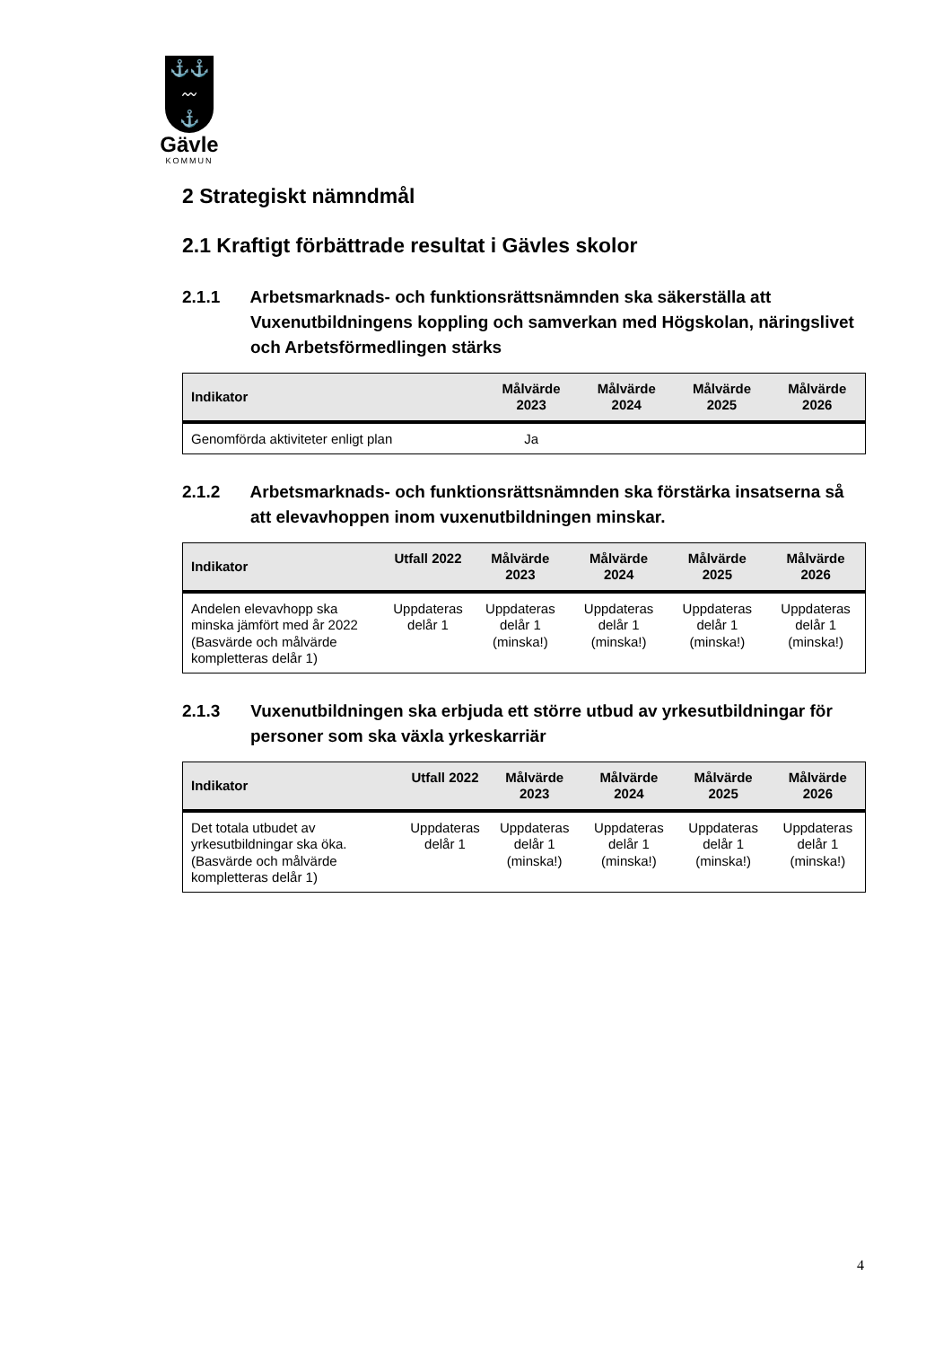⚓⚓
〰
⚓
Gävle
KOMMUN
2 Strategiskt nämndmål
2.1 Kraftigt förbättrade resultat i Gävles skolor
2.1.1 Arbetsmarknads- och funktionsrättsnämnden ska säkerställa att Vuxenutbildningens koppling och samverkan med Högskolan, näringslivet och Arbetsförmedlingen stärks
| Indikator | Målvärde 2023 | Målvärde 2024 | Målvärde 2025 | Målvärde 2026 |
| --- | --- | --- | --- | --- |
| Genomförda aktiviteter enligt plan | Ja | | | |
2.1.2 Arbetsmarknads- och funktionsrättsnämnden ska förstärka insatserna så att elevavhoppen inom vuxenutbildningen minskar.
| Indikator | Utfall 2022 | Målvärde 2023 | Målvärde 2024 | Målvärde 2025 | Målvärde 2026 |
| --- | --- | --- | --- | --- | --- |
| Andelen elevavhopp ska minska jämfört med år 2022 (Basvärde och målvärde kompletteras delår 1) | Uppdateras delår 1 | Uppdateras delår 1 (minska!) | Uppdateras delår 1 (minska!) | Uppdateras delår 1 (minska!) | Uppdateras delår 1 (minska!) |
2.1.3 Vuxenutbildningen ska erbjuda ett större utbud av yrkesutbildningar för personer som ska växla yrkeskarriär
| Indikator | Utfall 2022 | Målvärde 2023 | Målvärde 2024 | Målvärde 2025 | Målvärde 2026 |
| --- | --- | --- | --- | --- | --- |
| Det totala utbudet av yrkesutbildningar ska öka. (Basvärde och målvärde kompletteras delår 1) | Uppdateras delår 1 | Uppdateras delår 1 (minska!) | Uppdateras delår 1 (minska!) | Uppdateras delår 1 (minska!) | Uppdateras delår 1 (minska!) |
4